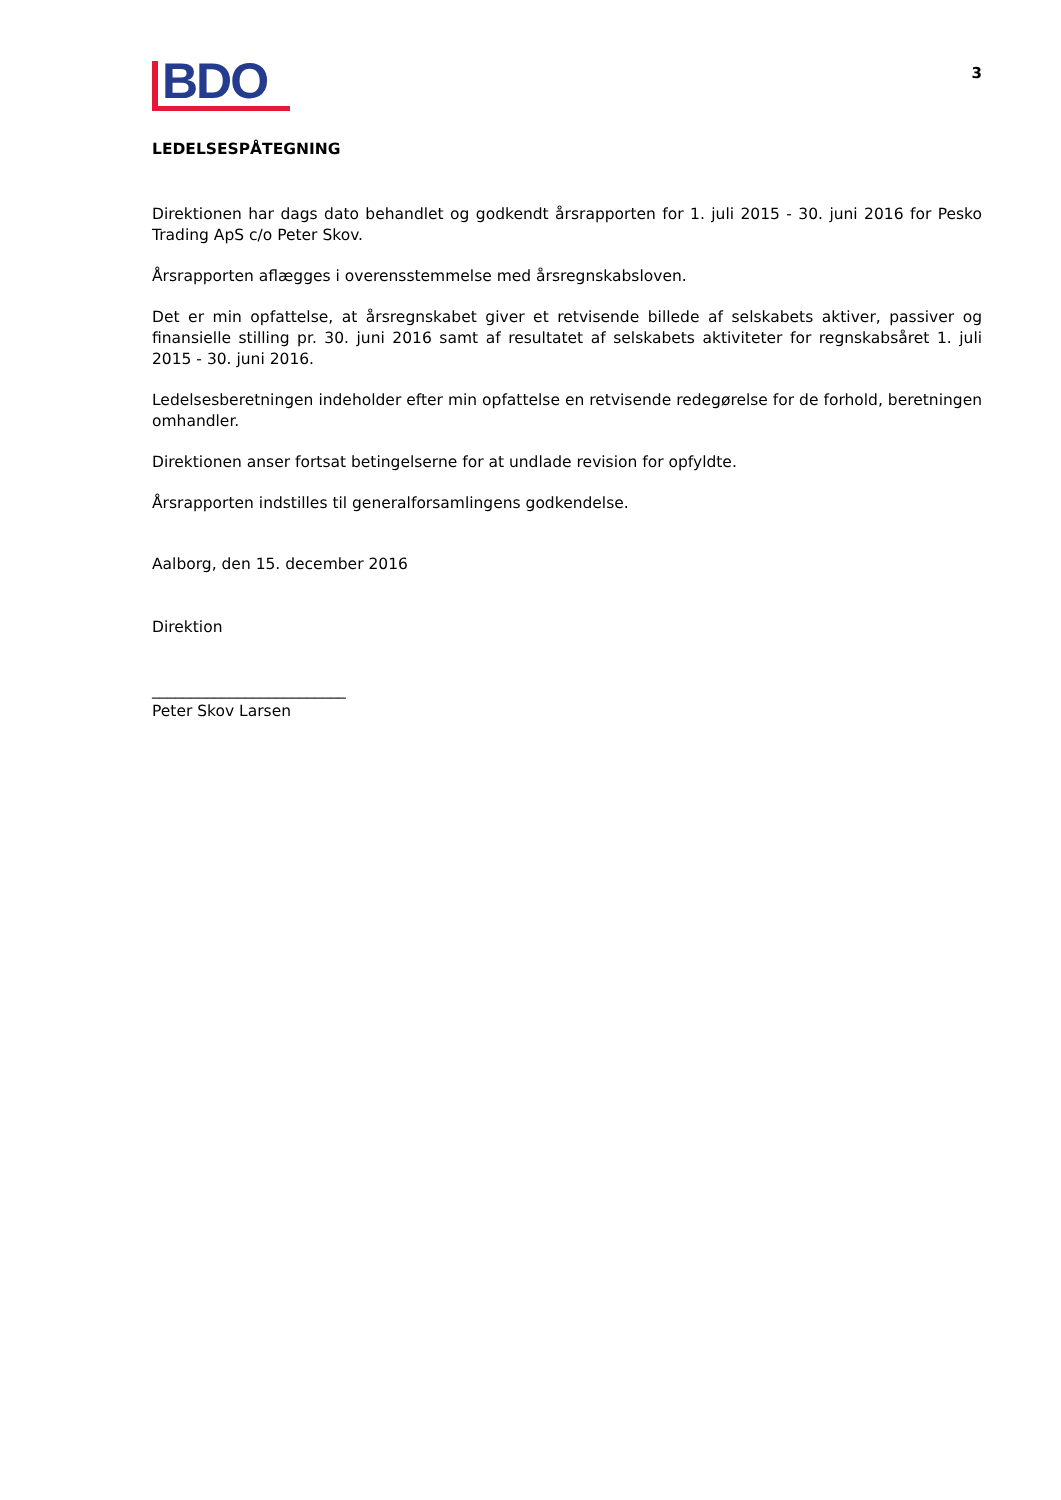BDO
3
LEDELSESPÅTEGNING
Direktionen har dags dato behandlet og godkendt årsrapporten for 1. juli 2015 - 30. juni 2016 for Pesko Trading ApS c/o Peter Skov.
Årsrapporten aflægges i overensstemmelse med årsregnskabsloven.
Det er min opfattelse, at årsregnskabet giver et retvisende billede af selskabets aktiver, passiver og finansielle stilling pr. 30. juni 2016 samt af resultatet af selskabets aktiviteter for regnskabsåret 1. juli 2015 - 30. juni 2016.
Ledelsesberetningen indeholder efter min opfattelse en retvisende redegørelse for de forhold, beretningen omhandler.
Direktionen anser fortsat betingelserne for at undlade revision for opfyldte.
Årsrapporten indstilles til generalforsamlingens godkendelse.
Aalborg, den 15. december 2016
Direktion
_________________________
Peter Skov Larsen